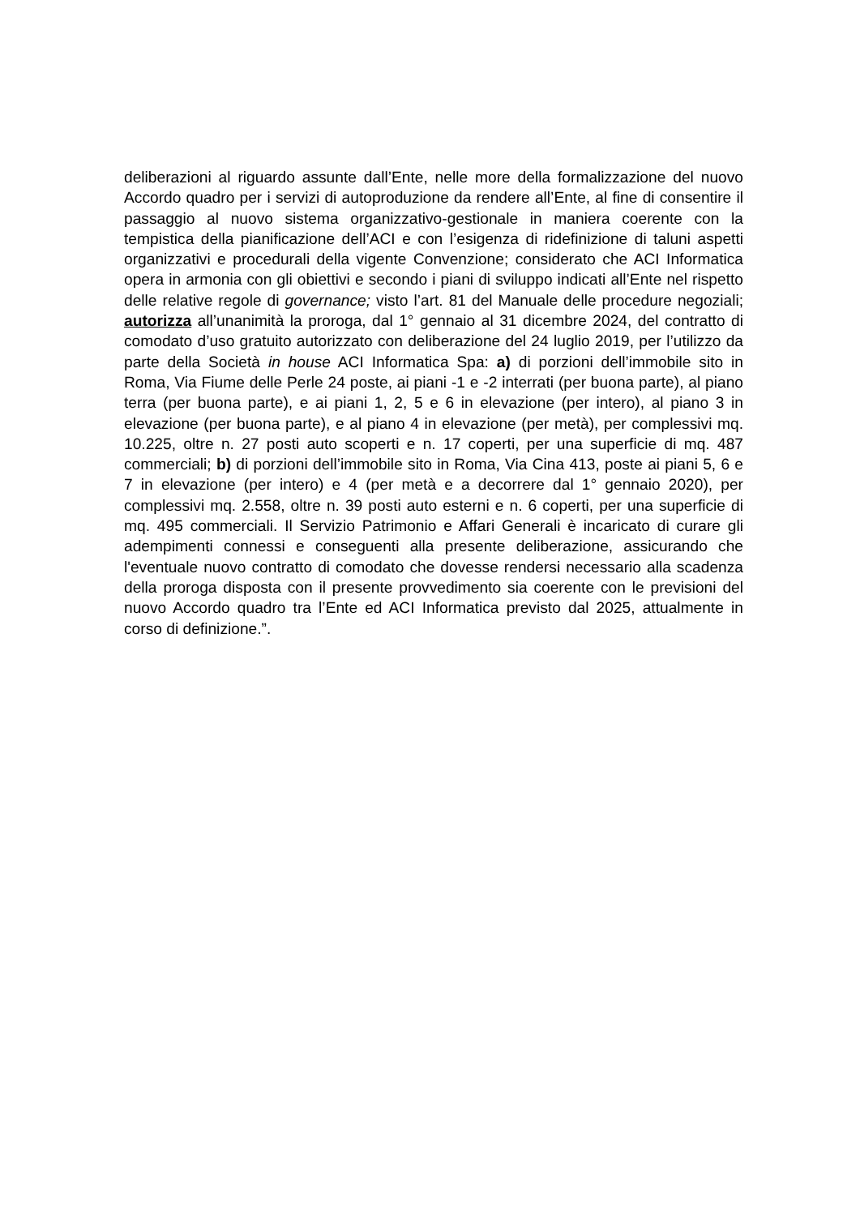deliberazioni al riguardo assunte dall’Ente, nelle more della formalizzazione del nuovo Accordo quadro per i servizi di autoproduzione da rendere all’Ente, al fine di consentire il passaggio al nuovo sistema organizzativo-gestionale in maniera coerente con la tempistica della pianificazione dell’ACI e con l’esigenza di ridefinizione di taluni aspetti organizzativi e procedurali della vigente Convenzione; considerato che ACI Informatica opera in armonia con gli obiettivi e secondo i piani di sviluppo indicati all’Ente nel rispetto delle relative regole di governance; visto l’art. 81 del Manuale delle procedure negoziali; autorizza all’unanimità la proroga, dal 1° gennaio al 31 dicembre 2024, del contratto di comodato d’uso gratuito autorizzato con deliberazione del 24 luglio 2019, per l’utilizzo da parte della Società in house ACI Informatica Spa: a) di porzioni dell’immobile sito in Roma, Via Fiume delle Perle 24 poste, ai piani -1 e -2 interrati (per buona parte), al piano terra (per buona parte), e ai piani 1, 2, 5 e 6 in elevazione (per intero), al piano 3 in elevazione (per buona parte), e al piano 4 in elevazione (per metà), per complessivi mq. 10.225, oltre n. 27 posti auto scoperti e n. 17 coperti, per una superficie di mq. 487 commerciali; b) di porzioni dell’immobile sito in Roma, Via Cina 413, poste ai piani 5, 6 e 7 in elevazione (per intero) e 4 (per metà e a decorrere dal 1° gennaio 2020), per complessivi mq. 2.558, oltre n. 39 posti auto esterni e n. 6 coperti, per una superficie di mq. 495 commerciali. Il Servizio Patrimonio e Affari Generali è incaricato di curare gli adempimenti connessi e conseguenti alla presente deliberazione, assicurando che l'eventuale nuovo contratto di comodato che dovesse rendersi necessario alla scadenza della proroga disposta con il presente provvedimento sia coerente con le previsioni del nuovo Accordo quadro tra l’Ente ed ACI Informatica previsto dal 2025, attualmente in corso di definizione.”.